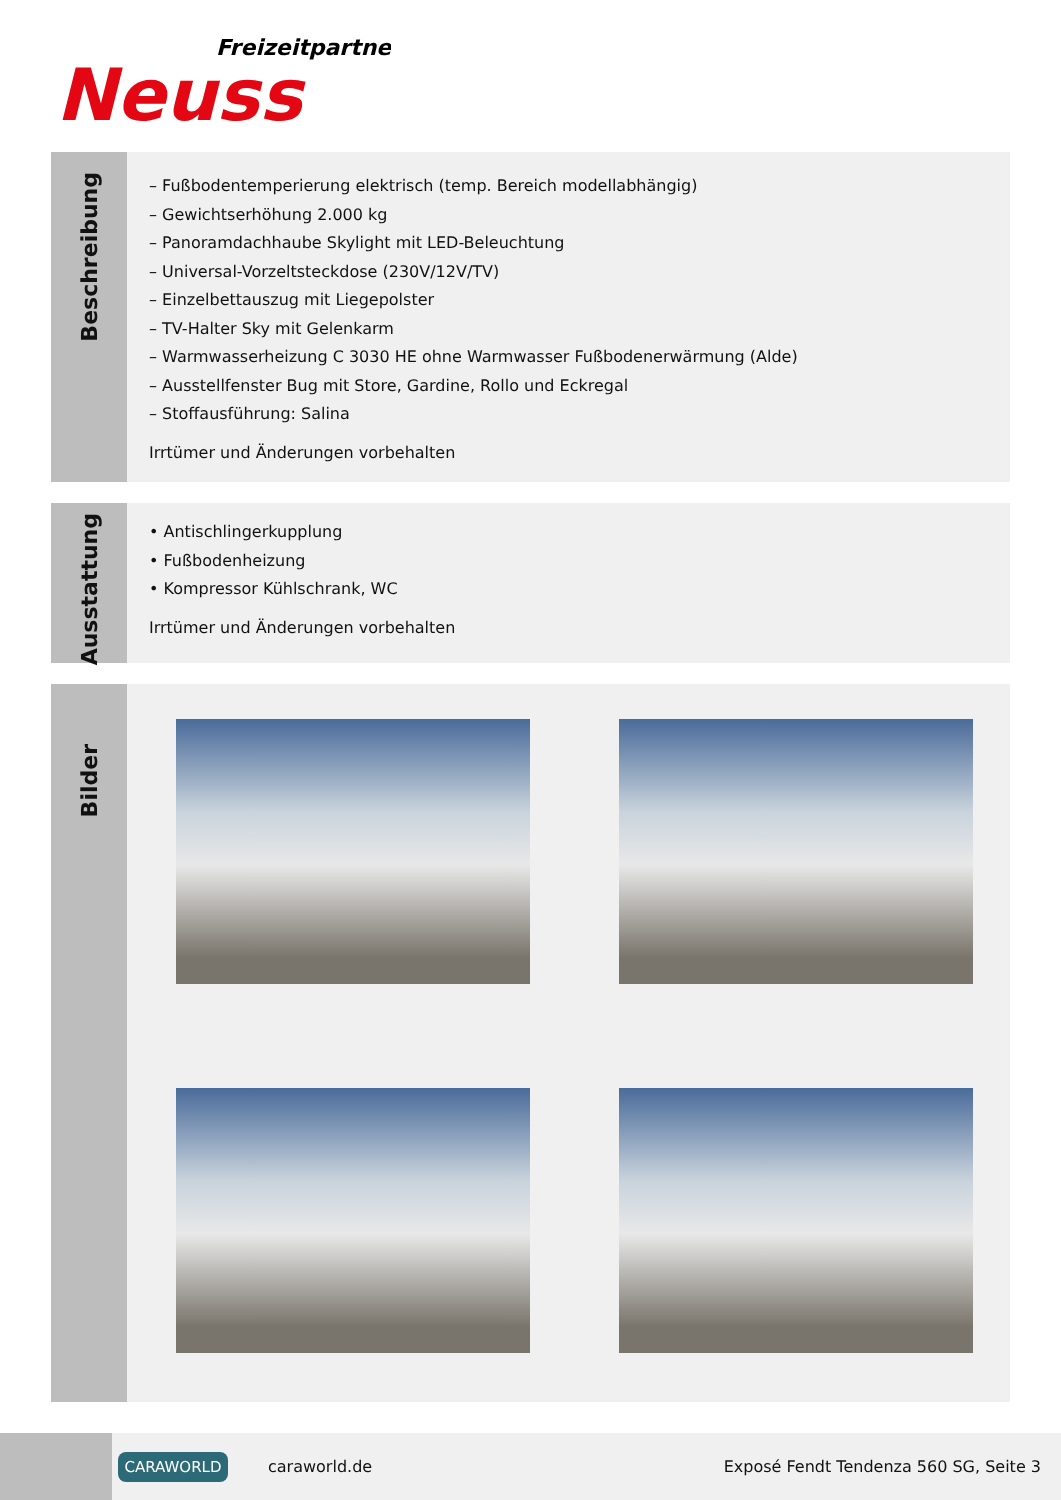Freizeitpartner
Neuss
Beschreibung
– Fußbodentemperierung elektrisch (temp. Bereich modellabhängig)
– Gewichtserhöhung 2.000 kg
– Panoramdachhaube Skylight mit LED-Beleuchtung
– Universal-Vorzeltsteckdose (230V/12V/TV)
– Einzelbettauszug mit Liegepolster
– TV-Halter Sky mit Gelenkarm
– Warmwasserheizung C 3030 HE ohne Warmwasser Fußbodenerwärmung (Alde)
– Ausstellfenster Bug mit Store, Gardine, Rollo und Eckregal
– Stoffausführung: Salina
Irrtümer und Änderungen vorbehalten
Ausstattung
• Antischlingerkupplung
• Fußbodenheizung
• Kompressor Kühlschrank, WC
Irrtümer und Änderungen vorbehalten
Bilder
CARAWORLD
caraworld.de
Exposé Fendt Tendenza 560 SG, Seite 3